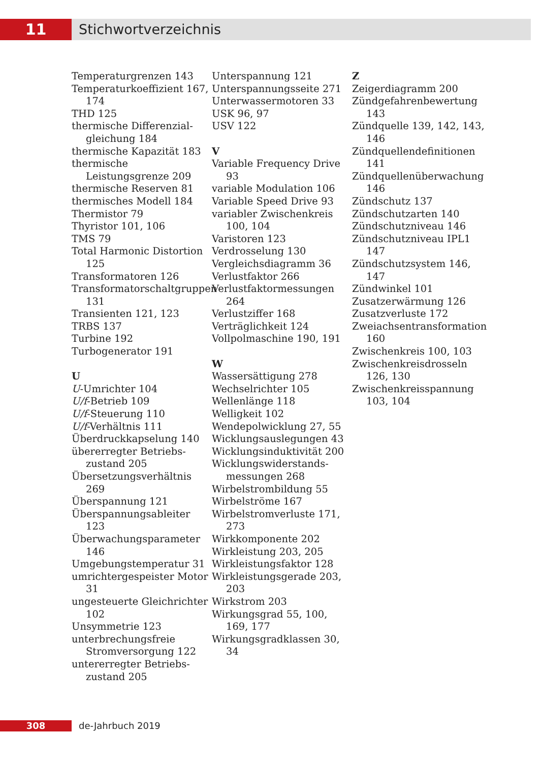11 Stichwortverzeichnis
Temperaturgrenzen 143
Temperaturkoeffizient 167, 174
THD 125
thermische Differenzial­gleichung 184
thermische Kapazität 183
thermische Leistungsgrenze 209
thermische Reserven 81
thermisches Modell 184
Thermistor 79
Thyristor 101, 106
TMS 79
Total Harmonic Distortion 125
Transformatoren 126
Transformatorschaltgruppen 131
Transienten 121, 123
TRBS 137
Turbine 192
Turbogenerator 191
U
U-Umrichter 104
U/f-Betrieb 109
U/f-Steuerung 110
U/f-Verhältnis 111
Überdruckkapselung 140
übererregter Betriebs­zustand 205
Übersetzungsverhältnis 269
Überspannung 121
Überspannungsableiter 123
Überwachungsparameter 146
Umgebungstemperatur 31
umrichtergespeister Motor 31
ungesteuerte Gleichrichter 102
Unsymmetrie 123
unterbrechungsfreie Strom­versorgung 122
untererregter Betriebs­zustand 205
Unterspannung 121
Unterspannungsseite 271
Unterwassermotoren 33
USK 96, 97
USV 122
V
Variable Frequency Drive 93
variable Modulation 106
Variable Speed Drive 93
variabler Zwischenkreis 100, 104
Varistoren 123
Verdrosselung 130
Vergleichsdiagramm 36
Verlustfaktor 266
Verlustfaktormessungen 264
Verlustziffer 168
Verträglichkeit 124
Vollpolmaschine 190, 191
W
Wassersättigung 278
Wechselrichter 105
Wellenlänge 118
Welligkeit 102
Wendepolwicklung 27, 55
Wicklungsauslegungen 43
Wicklungsinduktivität 200
Wicklungswiderstands­messungen 268
Wirbelstrombildung 55
Wirbelströme 167
Wirbelstromverluste 171, 273
Wirkkomponente 202
Wirkleistung 203, 205
Wirkleistungsfaktor 128
Wirkleistungsgerade 203, 203
Wirkstrom 203
Wirkungsgrad 55, 100, 169, 177
Wirkungsgradklassen 30, 34
Z
Zeigerdiagramm 200
Zündgefahrenbewertung 143
Zündquelle 139, 142, 143, 146
Zündquellendefinitionen 141
Zündquellenüberwachung 146
Zündschutz 137
Zündschutzarten 140
Zündschutzniveau 146
Zündschutzniveau IPL1 147
Zündschutzsystem 146, 147
Zündwinkel 101
Zusatzerwärmung 126
Zusatzverluste 172
Zweiachsentransformation 160
Zwischenkreis 100, 103
Zwischenkreisdrosseln 126, 130
Zwischenkreisspannung 103, 104
308 de-Jahrbuch 2019